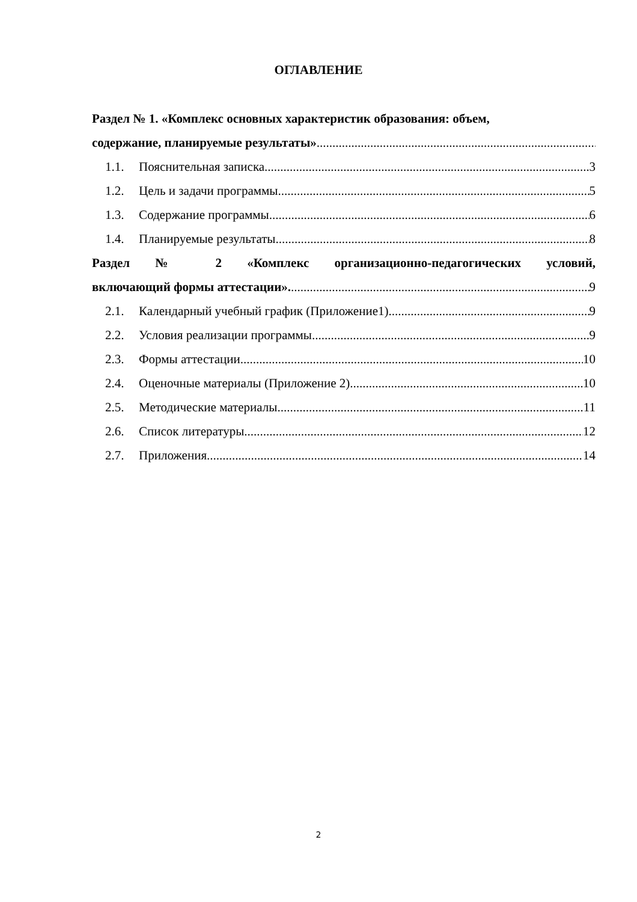ОГЛАВЛЕНИЕ
Раздел № 1. «Комплекс основных характеристик образования: объем,
содержание, планируемые результаты»
1.1. Пояснительная записка 3
1.2. Цель и задачи программы 5
1.3. Содержание программы 6
1.4. Планируемые результаты 8
Раздел № 2 «Комплекс организационно-педагогических условий,
включающий формы аттестации». 9
2.1. Календарный учебный график (Приложение1). 9
2.2. Условия реализации программы. 9
2.3. Формы аттестации 10
2.4. Оценочные материалы (Приложение 2) 10
2.5. Методические материалы 11
2.6. Список литературы 12
2.7. Приложения 14
2